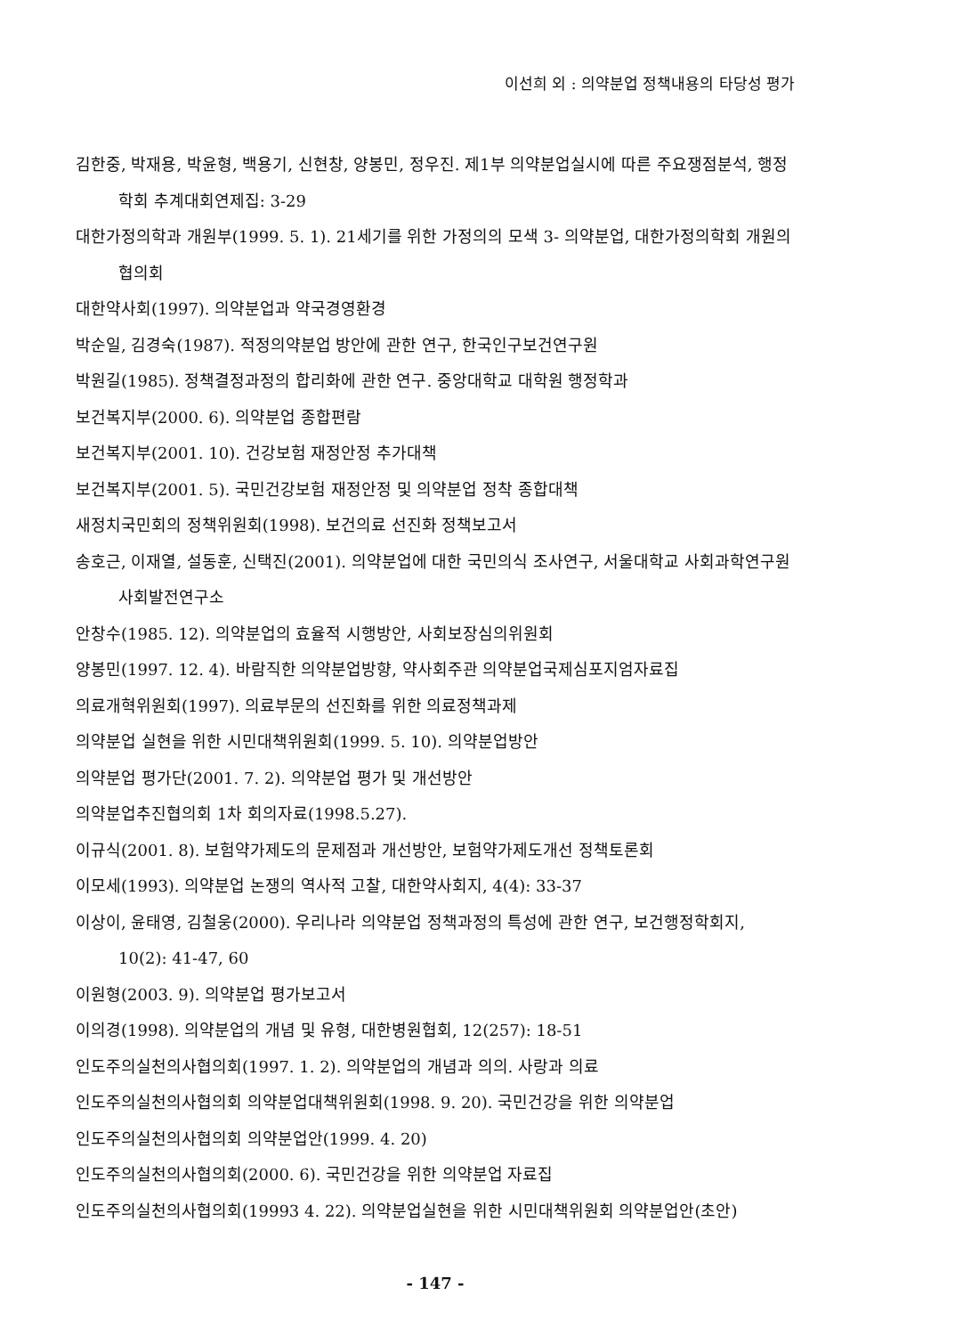이선희 외 : 의약분업 정책내용의 타당성 평가
김한중, 박재용, 박윤형, 백용기, 신현창, 양봉민, 정우진. 제1부 의약분업실시에 따른 주요쟁점분석, 행정학회 추계대회연제집: 3-29
대한가정의학과 개원부(1999. 5. 1). 21세기를 위한 가정의의 모색 3- 의약분업, 대한가정의학회 개원의협의회
대한약사회(1997). 의약분업과 약국경영환경
박순일, 김경숙(1987). 적정의약분업 방안에 관한 연구, 한국인구보건연구원
박원길(1985). 정책결정과정의 합리화에 관한 연구. 중앙대학교 대학원 행정학과
보건복지부(2000. 6). 의약분업 종합편람
보건복지부(2001. 10). 건강보험 재정안정 추가대책
보건복지부(2001. 5). 국민건강보험 재정안정 및 의약분업 정착 종합대책
새정치국민회의 정책위원회(1998). 보건의료 선진화 정책보고서
송호근, 이재열, 설동훈, 신택진(2001). 의약분업에 대한 국민의식 조사연구, 서울대학교 사회과학연구원 사회발전연구소
안창수(1985. 12). 의약분업의 효율적 시행방안, 사회보장심의위원회
양봉민(1997. 12. 4). 바람직한 의약분업방향, 약사회주관 의약분업국제심포지엄자료집
의료개혁위원회(1997). 의료부문의 선진화를 위한 의료정책과제
의약분업 실현을 위한 시민대책위원회(1999. 5. 10). 의약분업방안
의약분업 평가단(2001. 7. 2). 의약분업 평가 및 개선방안
의약분업추진협의회 1차 회의자료(1998.5.27).
이규식(2001. 8). 보험약가제도의 문제점과 개선방안, 보험약가제도개선 정책토론회
이모세(1993). 의약분업 논쟁의 역사적 고찰, 대한약사회지, 4(4): 33-37
이상이, 윤태영, 김철웅(2000). 우리나라 의약분업 정책과정의 특성에 관한 연구, 보건행정학회지, 10(2): 41-47, 60
이원형(2003. 9). 의약분업 평가보고서
이의경(1998). 의약분업의 개념 및 유형, 대한병원협회, 12(257): 18-51
인도주의실천의사협의회(1997. 1. 2). 의약분업의 개념과 의의. 사랑과 의료
인도주의실천의사협의회 의약분업대책위원회(1998. 9. 20). 국민건강을 위한 의약분업
인도주의실천의사협의회 의약분업안(1999. 4. 20)
인도주의실천의사협의회(2000. 6). 국민건강을 위한 의약분업 자료집
인도주의실천의사협의회(19993 4. 22). 의약분업실현을 위한 시민대책위원회 의약분업안(초안)
- 147 -